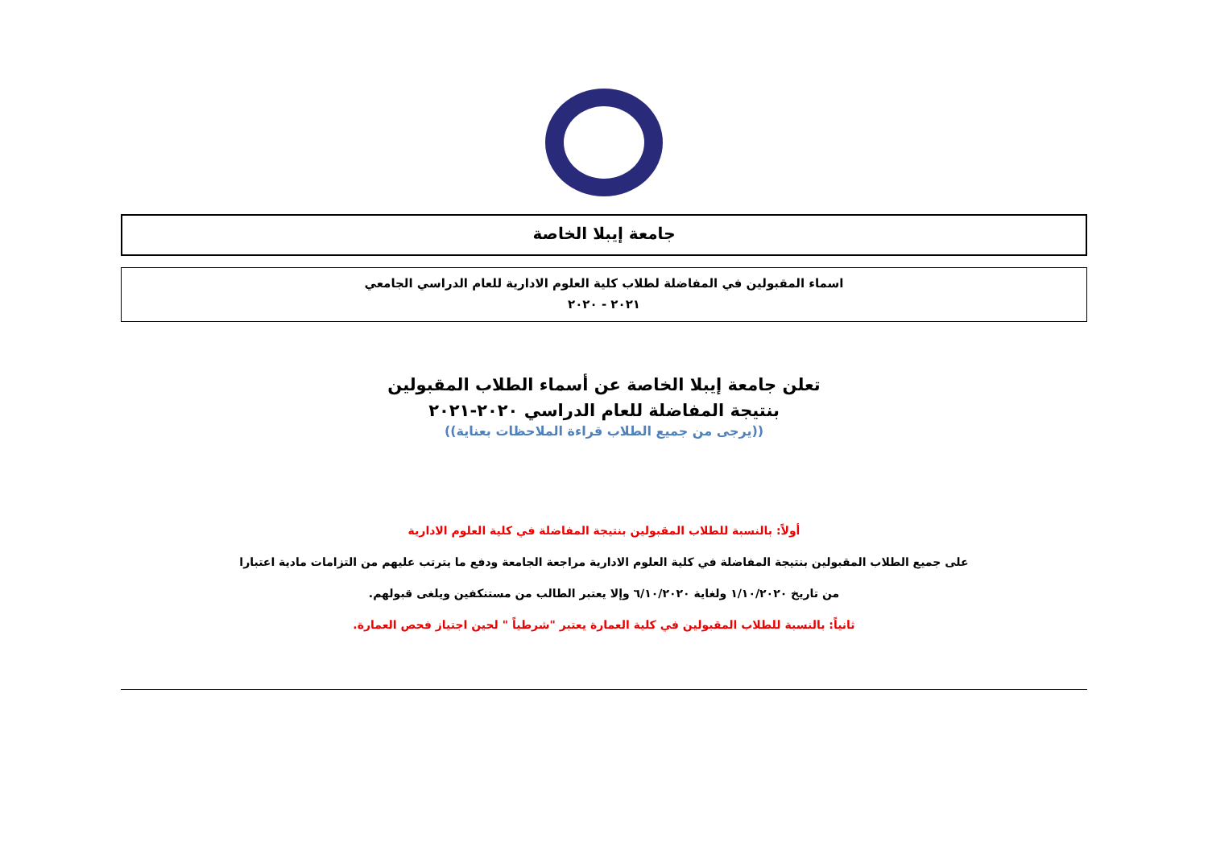جامعة إيبلا الخاصة
اسماء المقبولين في المفاضلة لطلاب كلية العلوم الادارية للعام الدراسي الجامعي
٢٠٢١ - ٢٠٢٠
تعلن جامعة إيبلا الخاصة عن أسماء الطلاب المقبولين
بنتيجة المفاضلة للعام الدراسي ٢٠٢٠-٢٠٢١
((يرجى من جميع الطلاب قراءة الملاحظات بعناية))
أولاً: بالنسبة للطلاب المقبولين بنتيجة المفاضلة في كلية العلوم الادارية
على جميع الطلاب المقبولين بنتيجة المفاضلة في كلية العلوم الادارية مراجعة الجامعة ودفع ما يترتب عليهم من التزامات مادية اعتبارا
من تاريخ ١/١٠/٢٠٢٠ ولغاية ٦/١٠/٢٠٢٠ وإلا يعتبر الطالب من مستنكفين ويلغى قبولهم.
ثانياً: بالنسبة للطلاب المقبولين في كلية العمارة يعتبر "شرطياً " لحين اجتياز فحص العمارة.